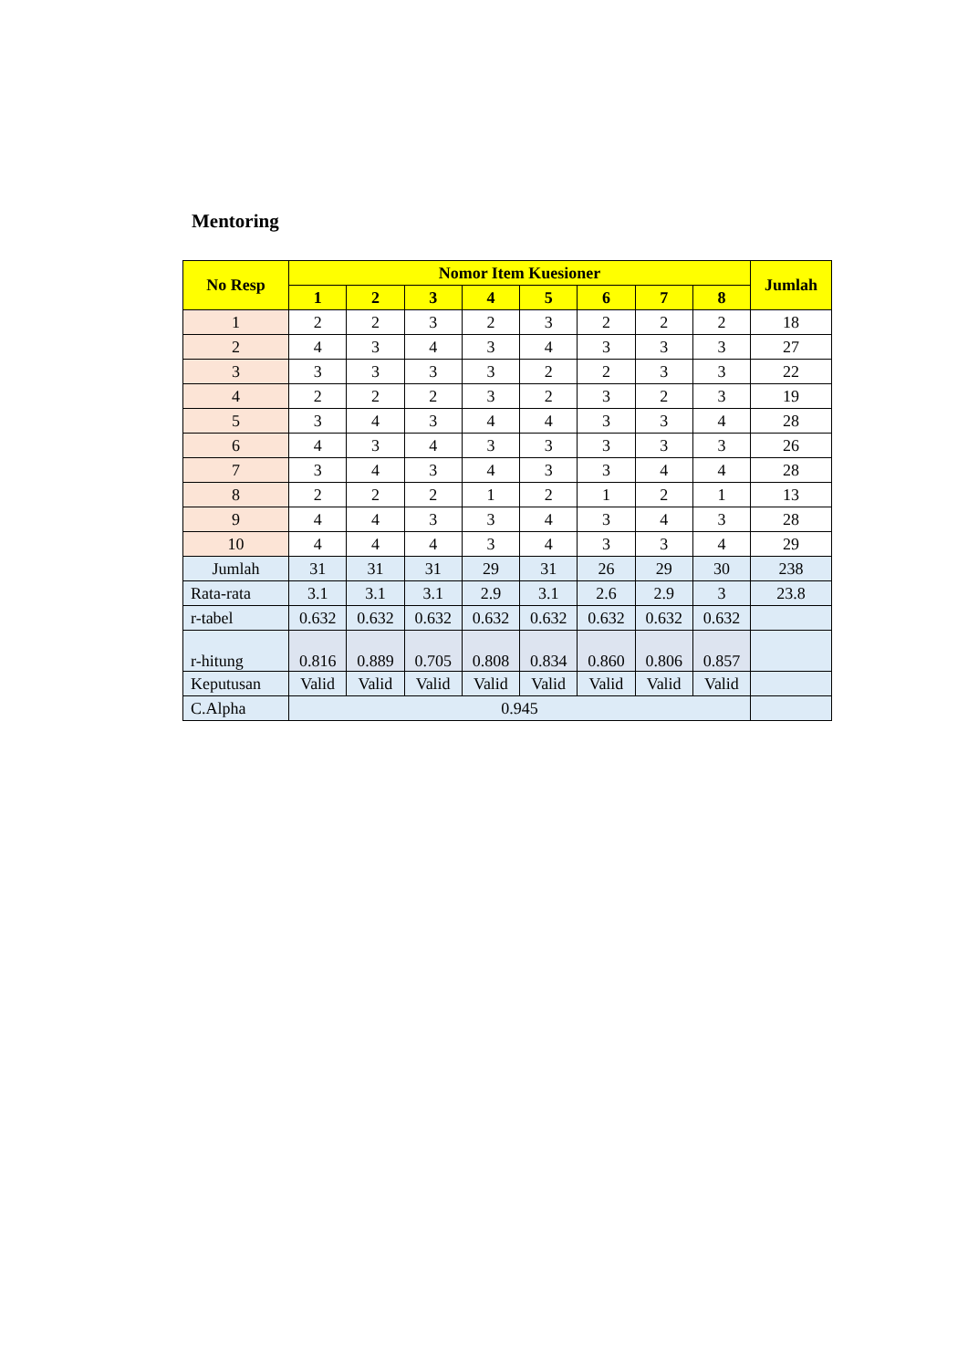Mentoring
| No Resp | Nomor Item Kuesioner | | | | | | | | Jumlah |
| --- | --- | --- | --- | --- | --- | --- | --- | --- | --- |
| | 1 | 2 | 3 | 4 | 5 | 6 | 7 | 8 | |
| 1 | 2 | 2 | 3 | 2 | 3 | 2 | 2 | 2 | 18 |
| 2 | 4 | 3 | 4 | 3 | 4 | 3 | 3 | 3 | 27 |
| 3 | 3 | 3 | 3 | 3 | 2 | 2 | 3 | 3 | 22 |
| 4 | 2 | 2 | 2 | 3 | 2 | 3 | 2 | 3 | 19 |
| 5 | 3 | 4 | 3 | 4 | 4 | 3 | 3 | 4 | 28 |
| 6 | 4 | 3 | 4 | 3 | 3 | 3 | 3 | 3 | 26 |
| 7 | 3 | 4 | 3 | 4 | 3 | 3 | 4 | 4 | 28 |
| 8 | 2 | 2 | 2 | 1 | 2 | 1 | 2 | 1 | 13 |
| 9 | 4 | 4 | 3 | 3 | 4 | 3 | 4 | 3 | 28 |
| 10 | 4 | 4 | 4 | 3 | 4 | 3 | 3 | 4 | 29 |
| Jumlah | 31 | 31 | 31 | 29 | 31 | 26 | 29 | 30 | 238 |
| Rata-rata | 3.1 | 3.1 | 3.1 | 2.9 | 3.1 | 2.6 | 2.9 | 3 | 23.8 |
| r-tabel | 0.632 | 0.632 | 0.632 | 0.632 | 0.632 | 0.632 | 0.632 | 0.632 | |
| r-hitung | 0.816 | 0.889 | 0.705 | 0.808 | 0.834 | 0.860 | 0.806 | 0.857 | |
| Keputusan | Valid | Valid | Valid | Valid | Valid | Valid | Valid | Valid | |
| C.Alpha | 0.945 | | | | | | | | |